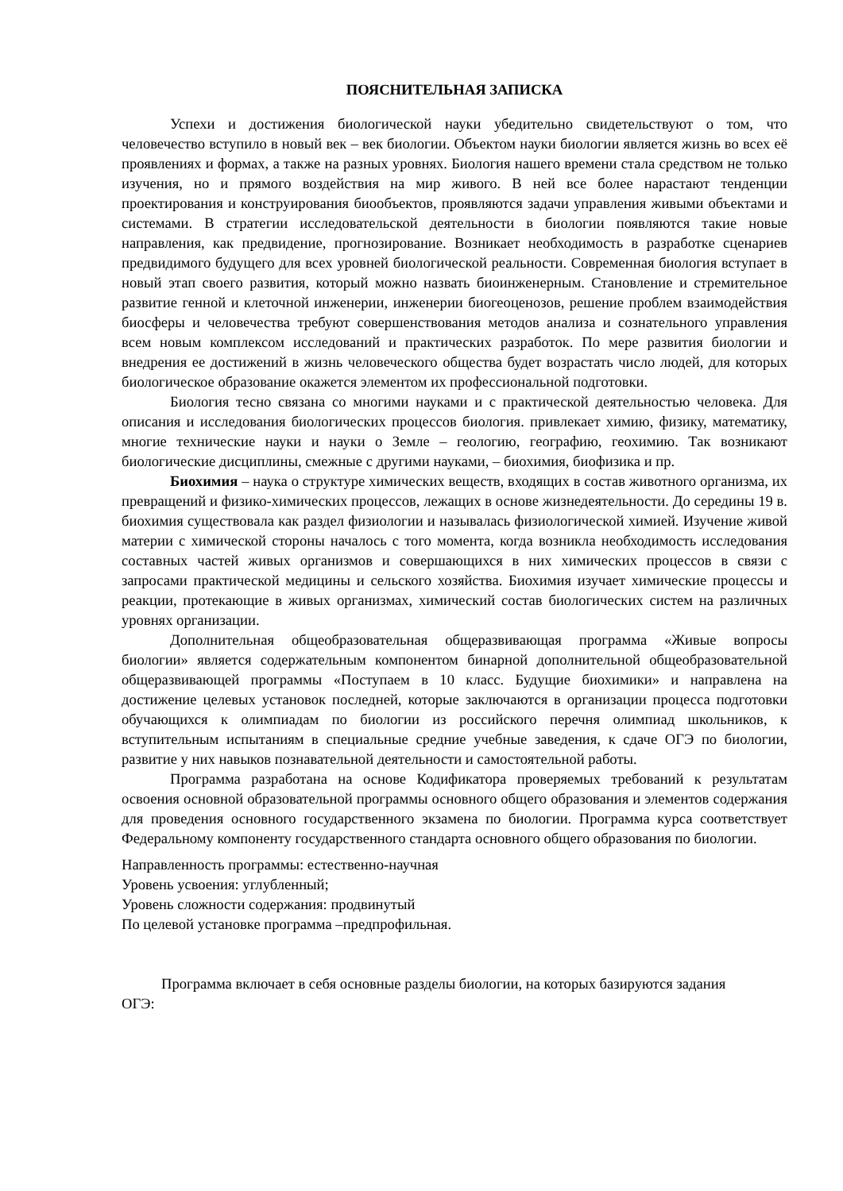ПОЯСНИТЕЛЬНАЯ ЗАПИСКА
Успехи и достижения биологической науки убедительно свидетельствуют о том, что человечество вступило в новый век – век биологии. Объектом науки биологии является жизнь во всех её проявлениях и формах, а также на разных уровнях. Биология нашего времени стала средством не только изучения, но и прямого воздействия на мир живого. В ней все более нарастают тенденции проектирования и конструирования биообъектов, проявляются задачи управления живыми объектами и системами. В стратегии исследовательской деятельности в биологии появляются такие новые направления, как предвидение, прогнозирование. Возникает необходимость в разработке сценариев предвидимого будущего для всех уровней биологической реальности. Современная биология вступает в новый этап своего развития, который можно назвать биоинженерным. Становление и стремительное развитие генной и клеточной инженерии, инженерии биогеоценозов, решение проблем взаимодействия биосферы и человечества требуют совершенствования методов анализа и сознательного управления всем новым комплексом исследований и практических разработок. По мере развития биологии и внедрения ее достижений в жизнь человеческого общества будет возрастать число людей, для которых биологическое образование окажется элементом их профессиональной подготовки.
Биология тесно связана со многими науками и с практической деятельностью человека. Для описания и исследования биологических процессов биология. привлекает химию, физику, математику, многие технические науки и науки о Земле – геологию, географию, геохимию. Так возникают биологические дисциплины, смежные с другими науками, – биохимия, биофизика и пр.
Биохимия – наука о структуре химических веществ, входящих в состав животного организма, их превращений и физико-химических процессов, лежащих в основе жизнедеятельности. До середины 19 в. биохимия существовала как раздел физиологии и называлась физиологической химией. Изучение живой материи с химической стороны началось с того момента, когда возникла необходимость исследования составных частей живых организмов и совершающихся в них химических процессов в связи с запросами практической медицины и сельского хозяйства. Биохимия изучает химические процессы и реакции, протекающие в живых организмах, химический состав биологических систем на различных уровнях организации.
Дополнительная общеобразовательная общеразвивающая программа «Живые вопросы биологии» является содержательным компонентом бинарной дополнительной общеобразовательной общеразвивающей программы «Поступаем в 10 класс. Будущие биохимики» и направлена на достижение целевых установок последней, которые заключаются в организации процесса подготовки обучающихся к олимпиадам по биологии из российского перечня олимпиад школьников, к вступительным испытаниям в специальные средние учебные заведения, к сдаче ОГЭ по биологии, развитие у них навыков познавательной деятельности и самостоятельной работы.
Программа разработана на основе Кодификатора проверяемых требований к результатам освоения основной образовательной программы основного общего образования и элементов содержания для проведения основного государственного экзамена по биологии. Программа курса соответствует Федеральному компоненту государственного стандарта основного общего образования по биологии.
Направленность программы: естественно-научная
Уровень усвоения: углубленный;
Уровень сложности содержания: продвинутый
По целевой установке программа –предпрофильная.
Программа включает в себя основные разделы биологии, на которых базируются задания ОГЭ: